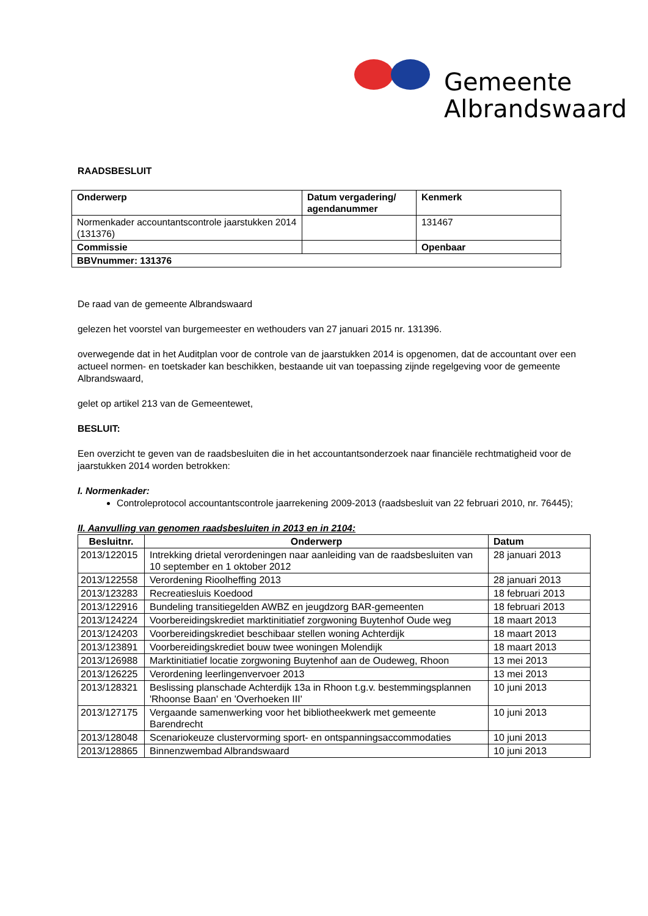Gemeente
Albrandswaard
RAADSBESLUIT
| Onderwerp | Datum vergadering/ agendanummer | Kenmerk |
| --- | --- | --- |
| Normenkader accountantscontrole jaarstukken 2014 (131376) | | 131467 |
| Commissie | | Openbaar |
| BBVnummer: 131376 | | |
De raad van de gemeente Albrandswaard
gelezen het voorstel van burgemeester en wethouders van 27 januari 2015 nr. 131396.
overwegende dat in het Auditplan voor de controle van de jaarstukken 2014 is opgenomen, dat de accountant over een actueel normen- en toetskader kan beschikken, bestaande uit van toepassing zijnde regelgeving voor de gemeente Albrandswaard,
gelet op artikel 213 van de Gemeentewet,
BESLUIT:
Een overzicht te geven van de raadsbesluiten die in het accountantsonderzoek naar financiële rechtmatigheid voor de jaarstukken 2014 worden betrokken:
I. Normenkader:
Controleprotocol accountantscontrole jaarrekening 2009-2013 (raadsbesluit van 22 februari 2010, nr. 76445);
II. Aanvulling van genomen raadsbesluiten in 2013 en in 2104:
| Besluitnr. | Onderwerp | Datum |
| --- | --- | --- |
| 2013/122015 | Intrekking drietal verordeningen naar aanleiding van de raadsbesluiten van 10 september en 1 oktober 2012 | 28 januari 2013 |
| 2013/122558 | Verordening Rioolheffing 2013 | 28 januari 2013 |
| 2013/123283 | Recreatiesluis Koedood | 18 februari 2013 |
| 2013/122916 | Bundeling transitiegelden AWBZ en jeugdzorg BAR-gemeenten | 18 februari 2013 |
| 2013/124224 | Voorbereidingskrediet marktinitiatief zorgwoning Buytenhof Oude weg | 18 maart 2013 |
| 2013/124203 | Voorbereidingskrediet beschibaar stellen woning Achterdijk | 18 maart 2013 |
| 2013/123891 | Voorbereidingskrediet bouw twee woningen Molendijk | 18 maart 2013 |
| 2013/126988 | Marktinitiatief locatie zorgwoning Buytenhof aan de Oudeweg, Rhoon | 13 mei 2013 |
| 2013/126225 | Verordening leerlingenvervoer 2013 | 13 mei 2013 |
| 2013/128321 | Beslissing planschade Achterdijk 13a in Rhoon t.g.v. bestemmingsplannen 'Rhoonse Baan' en 'Overhoeken III' | 10 juni 2013 |
| 2013/127175 | Vergaande samenwerking voor het bibliotheekwerk met gemeente Barendrecht | 10 juni 2013 |
| 2013/128048 | Scenariokeuze clustervorming sport- en ontspanningsaccommodaties | 10 juni 2013 |
| 2013/128865 | Binnenzwembad Albrandswaard | 10 juni 2013 |